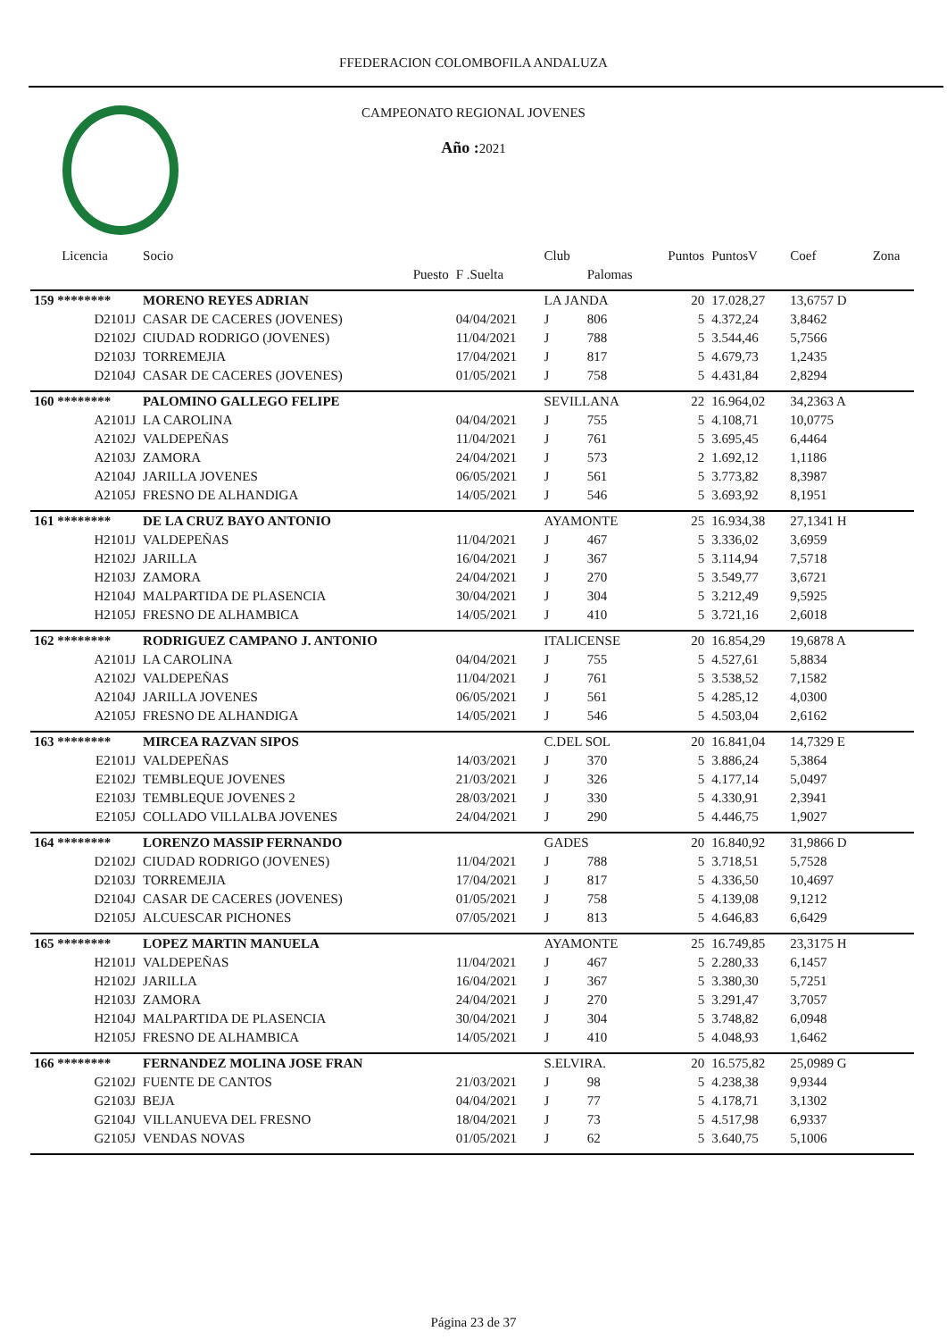FFEDERACION COLOMBOFILA ANDALUZA
CAMPEONATO REGIONAL JOVENES
Año : 2021
| Licencia | Socio | | Club | | Puntos | PuntosV | Coef | Zona |
| --- | --- | --- | --- | --- | --- | --- | --- | --- |
| | Puesto | F .Suelta | | Palomas | | | | |
| 159 ******** | MORENO REYES ADRIAN | | LA JANDA | | 20 | 17.028,27 | 13,6757 D | |
| D2101J | CASAR DE CACERES (JOVENES) | 04/04/2021 | J | 806 | 5 | 4.372,24 | 3,8462 | |
| D2102J | CIUDAD RODRIGO (JOVENES) | 11/04/2021 | J | 788 | 5 | 3.544,46 | 5,7566 | |
| D2103J | TORREMEJIA | 17/04/2021 | J | 817 | 5 | 4.679,73 | 1,2435 | |
| D2104J | CASAR DE CACERES (JOVENES) | 01/05/2021 | J | 758 | 5 | 4.431,84 | 2,8294 | |
| 160 ******** | PALOMINO GALLEGO FELIPE | | SEVILLANA | | 22 | 16.964,02 | 34,2363 A | |
| A2101J | LA CAROLINA | 04/04/2021 | J | 755 | 5 | 4.108,71 | 10,0775 | |
| A2102J | VALDEPEÑAS | 11/04/2021 | J | 761 | 5 | 3.695,45 | 6,4464 | |
| A2103J | ZAMORA | 24/04/2021 | J | 573 | 2 | 1.692,12 | 1,1186 | |
| A2104J | JARILLA JOVENES | 06/05/2021 | J | 561 | 5 | 3.773,82 | 8,3987 | |
| A2105J | FRESNO DE ALHANDIGA | 14/05/2021 | J | 546 | 5 | 3.693,92 | 8,1951 | |
| 161 ******** | DE LA CRUZ BAYO ANTONIO | | AYAMONTE | | 25 | 16.934,38 | 27,1341 H | |
| H2101J | VALDEPEÑAS | 11/04/2021 | J | 467 | 5 | 3.336,02 | 3,6959 | |
| H2102J | JARILLA | 16/04/2021 | J | 367 | 5 | 3.114,94 | 7,5718 | |
| H2103J | ZAMORA | 24/04/2021 | J | 270 | 5 | 3.549,77 | 3,6721 | |
| H2104J | MALPARTIDA DE PLASENCIA | 30/04/2021 | J | 304 | 5 | 3.212,49 | 9,5925 | |
| H2105J | FRESNO DE ALHAMBICA | 14/05/2021 | J | 410 | 5 | 3.721,16 | 2,6018 | |
| 162 ******** | RODRIGUEZ CAMPANO J. ANTONIO | | ITALICENSE | | 20 | 16.854,29 | 19,6878 A | |
| A2101J | LA CAROLINA | 04/04/2021 | J | 755 | 5 | 4.527,61 | 5,8834 | |
| A2102J | VALDEPEÑAS | 11/04/2021 | J | 761 | 5 | 3.538,52 | 7,1582 | |
| A2104J | JARILLA JOVENES | 06/05/2021 | J | 561 | 5 | 4.285,12 | 4,0300 | |
| A2105J | FRESNO DE ALHANDIGA | 14/05/2021 | J | 546 | 5 | 4.503,04 | 2,6162 | |
| 163 ******** | MIRCEA RAZVAN SIPOS | | C.DEL SOL | | 20 | 16.841,04 | 14,7329 E | |
| E2101J | VALDEPEÑAS | 14/03/2021 | J | 370 | 5 | 3.886,24 | 5,3864 | |
| E2102J | TEMBLEQUE JOVENES | 21/03/2021 | J | 326 | 5 | 4.177,14 | 5,0497 | |
| E2103J | TEMBLEQUE JOVENES 2 | 28/03/2021 | J | 330 | 5 | 4.330,91 | 2,3941 | |
| E2105J | COLLADO VILLALBA JOVENES | 24/04/2021 | J | 290 | 5 | 4.446,75 | 1,9027 | |
| 164 ******** | LORENZO MASSIP FERNANDO | | GADES | | 20 | 16.840,92 | 31,9866 D | |
| D2102J | CIUDAD RODRIGO (JOVENES) | 11/04/2021 | J | 788 | 5 | 3.718,51 | 5,7528 | |
| D2103J | TORREMEJIA | 17/04/2021 | J | 817 | 5 | 4.336,50 | 10,4697 | |
| D2104J | CASAR DE CACERES (JOVENES) | 01/05/2021 | J | 758 | 5 | 4.139,08 | 9,1212 | |
| D2105J | ALCUESCAR PICHONES | 07/05/2021 | J | 813 | 5 | 4.646,83 | 6,6429 | |
| 165 ******** | LOPEZ MARTIN MANUELA | | AYAMONTE | | 25 | 16.749,85 | 23,3175 H | |
| H2101J | VALDEPEÑAS | 11/04/2021 | J | 467 | 5 | 2.280,33 | 6,1457 | |
| H2102J | JARILLA | 16/04/2021 | J | 367 | 5 | 3.380,30 | 5,7251 | |
| H2103J | ZAMORA | 24/04/2021 | J | 270 | 5 | 3.291,47 | 3,7057 | |
| H2104J | MALPARTIDA DE PLASENCIA | 30/04/2021 | J | 304 | 5 | 3.748,82 | 6,0948 | |
| H2105J | FRESNO DE ALHAMBICA | 14/05/2021 | J | 410 | 5 | 4.048,93 | 1,6462 | |
| 166 ******** | FERNANDEZ MOLINA JOSE FRAN | | S.ELVIRA. | | 20 | 16.575,82 | 25,0989 G | |
| G2102J | FUENTE DE CANTOS | 21/03/2021 | J | 98 | 5 | 4.238,38 | 9,9344 | |
| G2103J | BEJA | 04/04/2021 | J | 77 | 5 | 4.178,71 | 3,1302 | |
| G2104J | VILLANUEVA DEL FRESNO | 18/04/2021 | J | 73 | 5 | 4.517,98 | 6,9337 | |
| G2105J | VENDAS NOVAS | 01/05/2021 | J | 62 | 5 | 3.640,75 | 5,1006 | |
Página 23 de 37